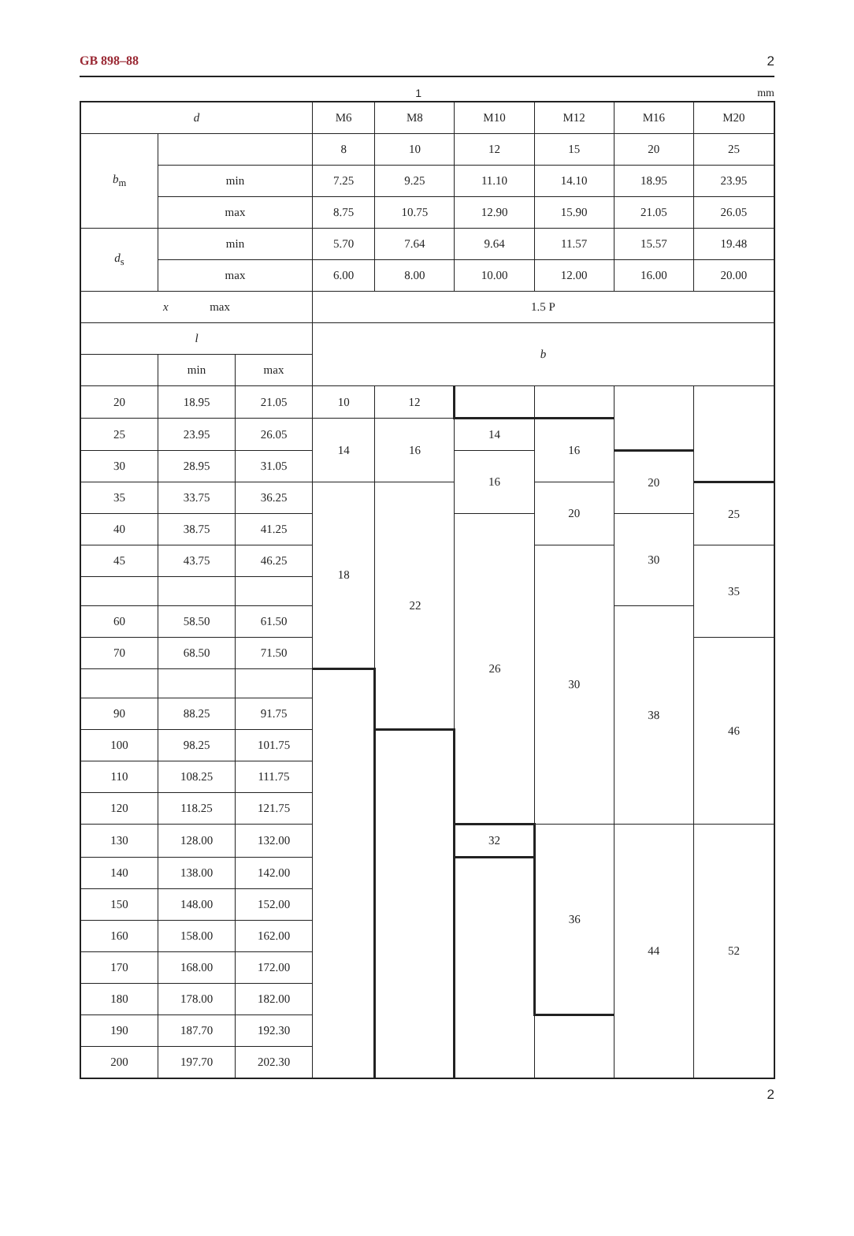GB 898–88 2
1 mm
| d | | | M6 | M8 | M10 | M12 | M16 | M20 |
| b<sub>m</sub> | | | 8 | 10 | 12 | 15 | 20 | 25 |
| | min | | 7.25 | 9.25 | 11.10 | 14.10 | 18.95 | 23.95 |
| | max | | 8.75 | 10.75 | 12.90 | 15.90 | 21.05 | 26.05 |
| d<sub>s</sub> | min | | 5.70 | 7.64 | 9.64 | 11.57 | 15.57 | 19.48 |
| | max | | 6.00 | 8.00 | 10.00 | 12.00 | 16.00 | 20.00 |
| x max | | | 1.5 P | | | | | |
| l | | | b | | | | | |
| | min | max | | | | | | |
| 20 | 18.95 | 21.05 | 10 | 12 | | | | |
| 25 | 23.95 | 26.05 | 14 | 16 | 14 | 16 | | |
| 30 | 28.95 | 31.05 | | | 16 | | 20 | |
| 35 | 33.75 | 36.25 | 18 | 22 | | 20 | | 25 |
| 40 | 38.75 | 41.25 | | | 26 | | 30 | |
| 45 | 43.75 | 46.25 | | | | 30 | | 35 |
| 60 | 58.50 | 61.50 | | | | | 38 | |
| 70 | 68.50 | 71.50 | | | | | | 46 |
| 90 | 88.25 | 91.75 | | | | | | |
| 100 | 98.25 | 101.75 | | | | | | |
| 110 | 108.25 | 111.75 | | | | | | |
| 120 | 118.25 | 121.75 | | | | | | |
| 130 | 128.00 | 132.00 | | | 32 | 36 | 44 | 52 |
| 140 | 138.00 | 142.00 | | | | | | |
| 150 | 148.00 | 152.00 | | | | | | |
| 160 | 158.00 | 162.00 | | | | | | |
| 170 | 168.00 | 172.00 | | | | | | |
| 180 | 178.00 | 182.00 | | | | | | |
| 190 | 187.70 | 192.30 | | | | | | |
| 200 | 197.70 | 202.30 | | | | | | |
2